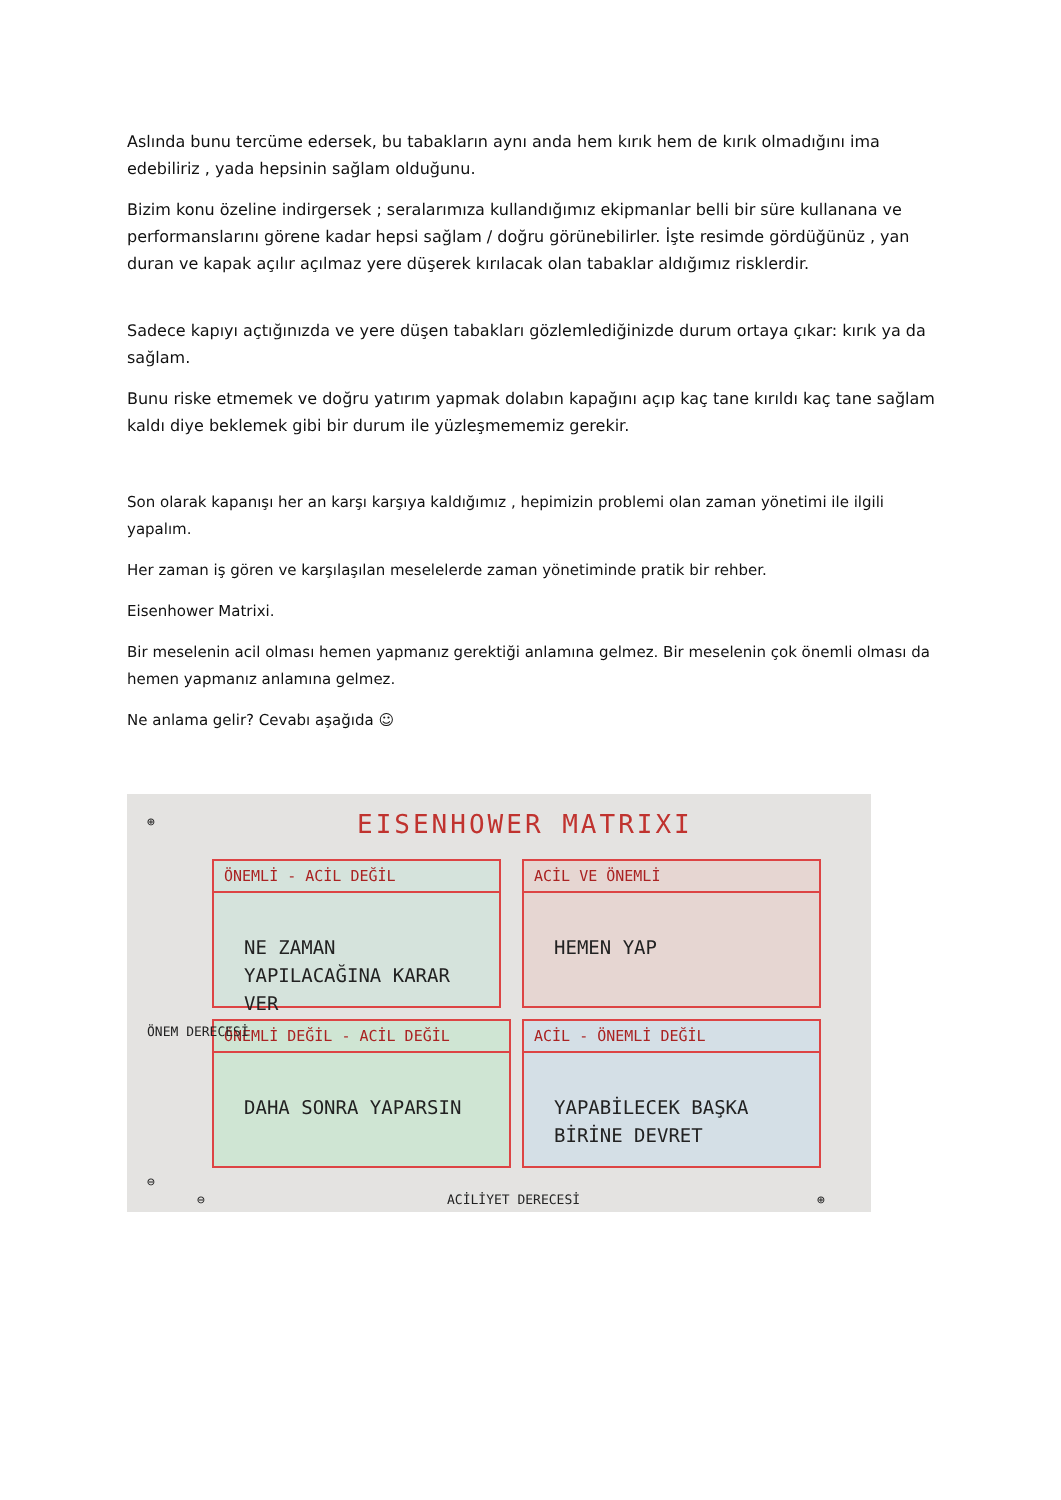Aslında bunu tercüme edersek, bu tabakların aynı anda hem kırık hem de kırık olmadığını ima edebiliriz , yada hepsinin sağlam olduğunu.
Bizim konu özeline indirgersek ; seralarımıza kullandığımız ekipmanlar belli bir süre kullanana ve performanslarını görene kadar hepsi sağlam / doğru görünebilirler. İşte resimde gördüğünüz , yan duran ve kapak açılır açılmaz yere düşerek kırılacak olan tabaklar aldığımız risklerdir.
Sadece kapıyı açtığınızda ve yere düşen tabakları gözlemlediğinizde durum ortaya çıkar: kırık ya da sağlam.
Bunu riske etmemek ve doğru yatırım yapmak dolabın kapağını açıp kaç tane kırıldı kaç tane sağlam kaldı diye beklemek gibi bir durum ile yüzleşmememiz gerekir.
Son olarak kapanışı her an karşı karşıya kaldığımız , hepimizin problemi olan zaman yönetimi ile ilgili yapalım.
Her zaman iş gören ve karşılaşılan meselelerde zaman yönetiminde pratik bir rehber.
Eisenhower Matrixi.
Bir meselenin acil olması hemen yapmanız gerektiği anlamına gelmez. Bir meselenin çok önemli olması da hemen yapmanız anlamına gelmez.
Ne anlama gelir? Cevabı aşağıda ☺
⊕ EISENHOWER MATRIXI
ÖNEMLİ - ACİL DEĞİL
NE ZAMAN YAPILACAĞINA KARAR VER
ACİL VE ÖNEMLİ
HEMEN YAP
ÖNEMLİ DEĞİL - ACİL DEĞİL
DAHA SONRA YAPARSIN
ACİL - ÖNEMLİ DEĞİL
YAPABİLECEK BAŞKA BİRİNE DEVRET
ÖNEM DERECESİ
⊖
⊖ ACİLİYET DERECESİ ⊕